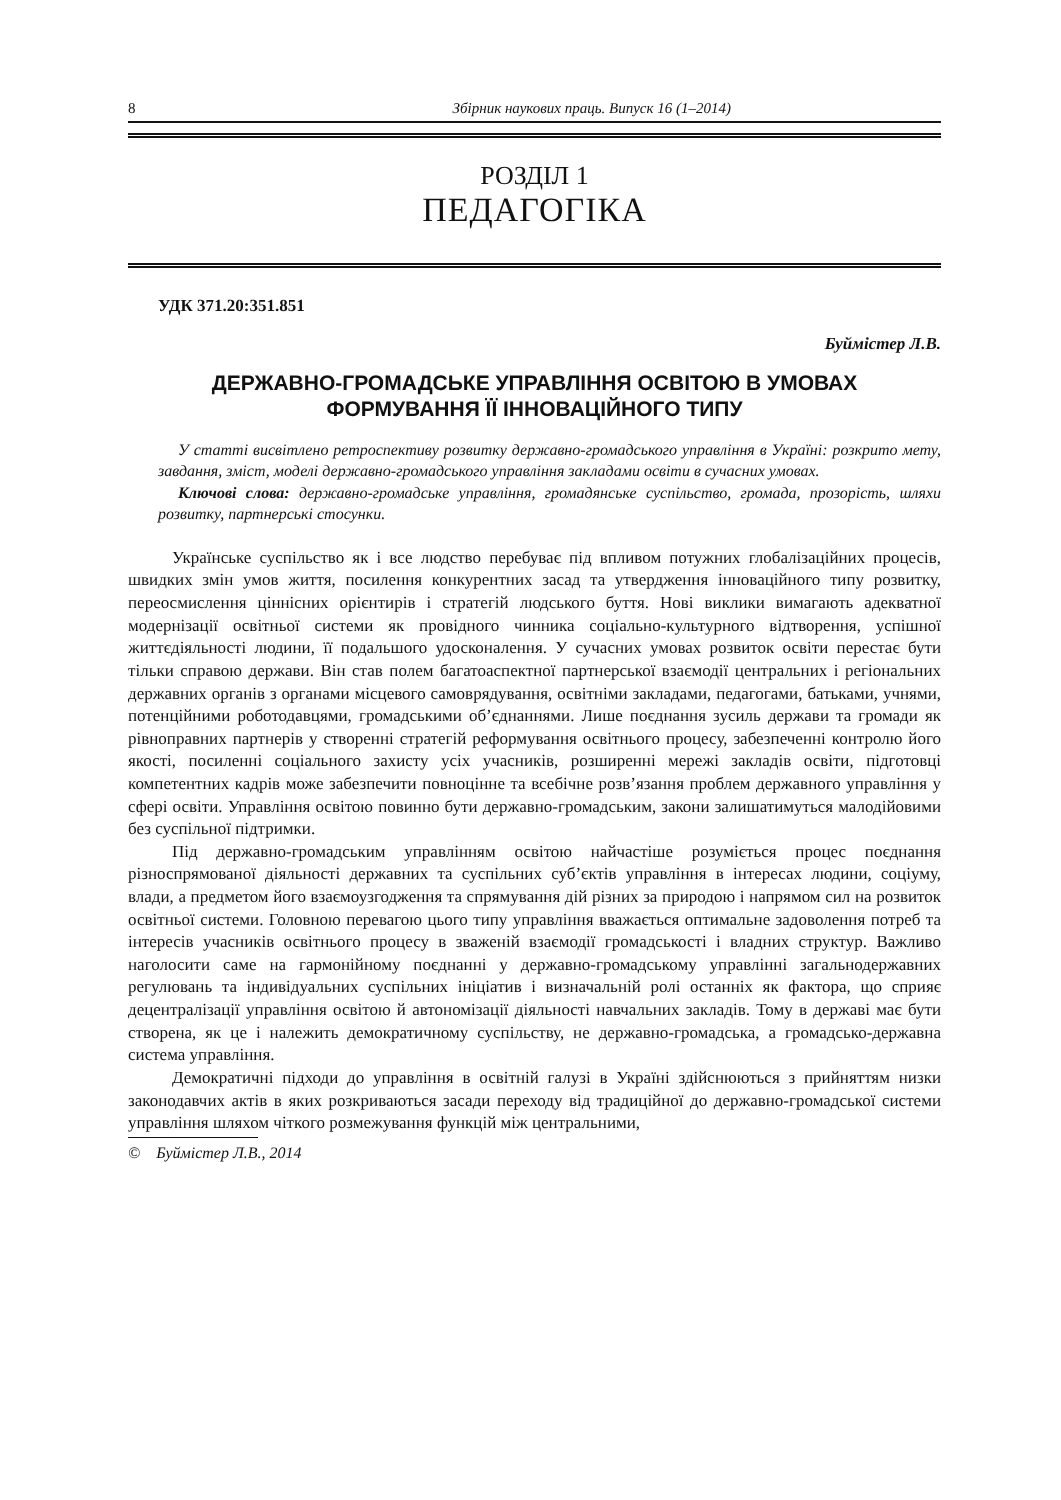8 Збірник наукових праць. Випуск 16 (1–2014)
РОЗДІЛ 1
ПЕДАГОГІКА
УДК 371.20:351.851
Буймістер Л.В.
ДЕРЖАВНО-ГРОМАДСЬКЕ УПРАВЛІННЯ ОСВІТОЮ В УМОВАХ
ФОРМУВАННЯ ЇЇ ІННОВАЦІЙНОГО ТИПУ
У статті висвітлено ретроспективу розвитку державно-громадського управління в Україні: розкрито мету, завдання, зміст, моделі державно-громадського управління закладами освіти в сучасних умовах.
Ключові слова: державно-громадське управління, громадянське суспільство, громада, прозорість, шляхи розвитку, партнерські стосунки.
Українське суспільство як і все людство перебуває під впливом потужних глобалізаційних процесів, швидких змін умов життя, посилення конкурентних засад та утвердження інноваційного типу розвитку, переосмислення ціннісних орієнтирів і стратегій людського буття. Нові виклики вимагають адекватної модернізації освітньої системи як провідного чинника соціально-культурного відтворення, успішної життєдіяльності людини, її подальшого удосконалення. У сучасних умовах розвиток освіти перестає бути тільки справою держави. Він став полем багатоаспектної партнерської взаємодії центральних і регіональних державних органів з органами місцевого самоврядування, освітніми закладами, педагогами, батьками, учнями, потенційними роботодавцями, громадськими об’єднаннями. Лише поєднання зусиль держави та громади як рівноправних партнерів у створенні стратегій реформування освітнього процесу, забезпеченні контролю його якості, посиленні соціального захисту усіх учасників, розширенні мережі закладів освіти, підготовці компетентних кадрів може забезпечити повноцінне та всебічне розв’язання проблем державного управління у сфері освіти. Управління освітою повинно бути державно-громадським, закони залишатимуться малодійовими без суспільної підтримки.
Під державно-громадським управлінням освітою найчастіше розуміється процес поєднання різноспрямованої діяльності державних та суспільних суб’єктів управління в інтересах людини, соціуму, влади, а предметом його взаємоузгодження та спрямування дій різних за природою і напрямом сил на розвиток освітньої системи. Головною перевагою цього типу управління вважається оптимальне задоволення потреб та інтересів учасників освітнього процесу в зваженій взаємодії громадськості і владних структур. Важливо наголосити саме на гармонійному поєднанні у державно-громадському управлінні загальнодержавних регулювань та індивідуальних суспільних ініціатив і визначальній ролі останніх як фактора, що сприяє децентралізації управління освітою й автономізації діяльності навчальних закладів. Тому в державі має бути створена, як це і належить демократичному суспільству, не державно-громадська, а громадсько-державна система управління.
Демократичні підходи до управління в освітній галузі в Україні здійснюються з прийняттям низки законодавчих актів в яких розкриваються засади переходу від традиційної до державно-громадської системи управління шляхом чіткого розмежування функцій між центральними,
© Буймістер Л.В., 2014